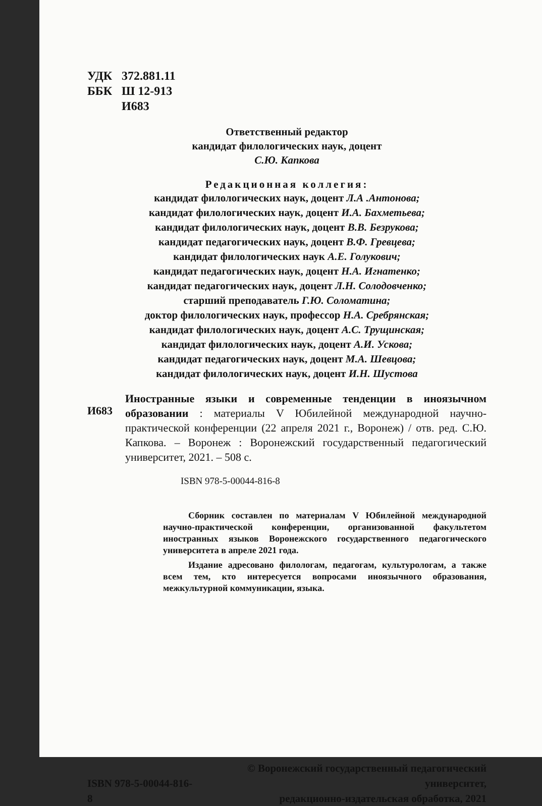УДК 372.881.11
ББК Ш 12-913
И683
Ответственный редактор
кандидат филологических наук, доцент
С.Ю. Капкова
Редакционная коллегия:
кандидат филологических наук, доцент Л.А .Антонова;
кандидат филологических наук, доцент И.А. Бахметьева;
кандидат филологических наук, доцент В.В. Безрукова;
кандидат педагогических наук, доцент В.Ф. Гревцева;
кандидат филологических наук А.Е. Голукович;
кандидат педагогических наук, доцент Н.А. Игнатенко;
кандидат педагогических наук, доцент Л.Н. Солодовченко;
старший преподаватель Г.Ю. Соломатина;
доктор филологических наук, профессор Н.А. Сребрянская;
кандидат филологических наук, доцент А.С. Трущинская;
кандидат филологических наук, доцент А.И. Ускова;
кандидат педагогических наук, доцент М.А. Шевцова;
кандидат филологических наук, доцент И.Н. Шустова
И683
Иностранные языки и современные тенденции в иноязычном образовании : материалы V Юбилейной международной научно-практической конференции (22 апреля 2021 г., Воронеж) / отв. ред. С.Ю. Капкова. – Воронеж : Воронежский государственный педагогический университет, 2021. – 508 с.
ISBN 978-5-00044-816-8
Сборник составлен по материалам V Юбилейной международной научно-практической конференции, организованной факультетом иностранных языков Воронежского государственного педагогического университета в апреле 2021 года.
Издание адресовано филологам, педагогам, культурологам, а также всем тем, кто интересуется вопросами иноязычного образования, межкультурной коммуникации, языка.
ISBN 978-5-00044-816-8
© Воронежский государственный педагогический университет,
редакционно-издательская обработка, 2021